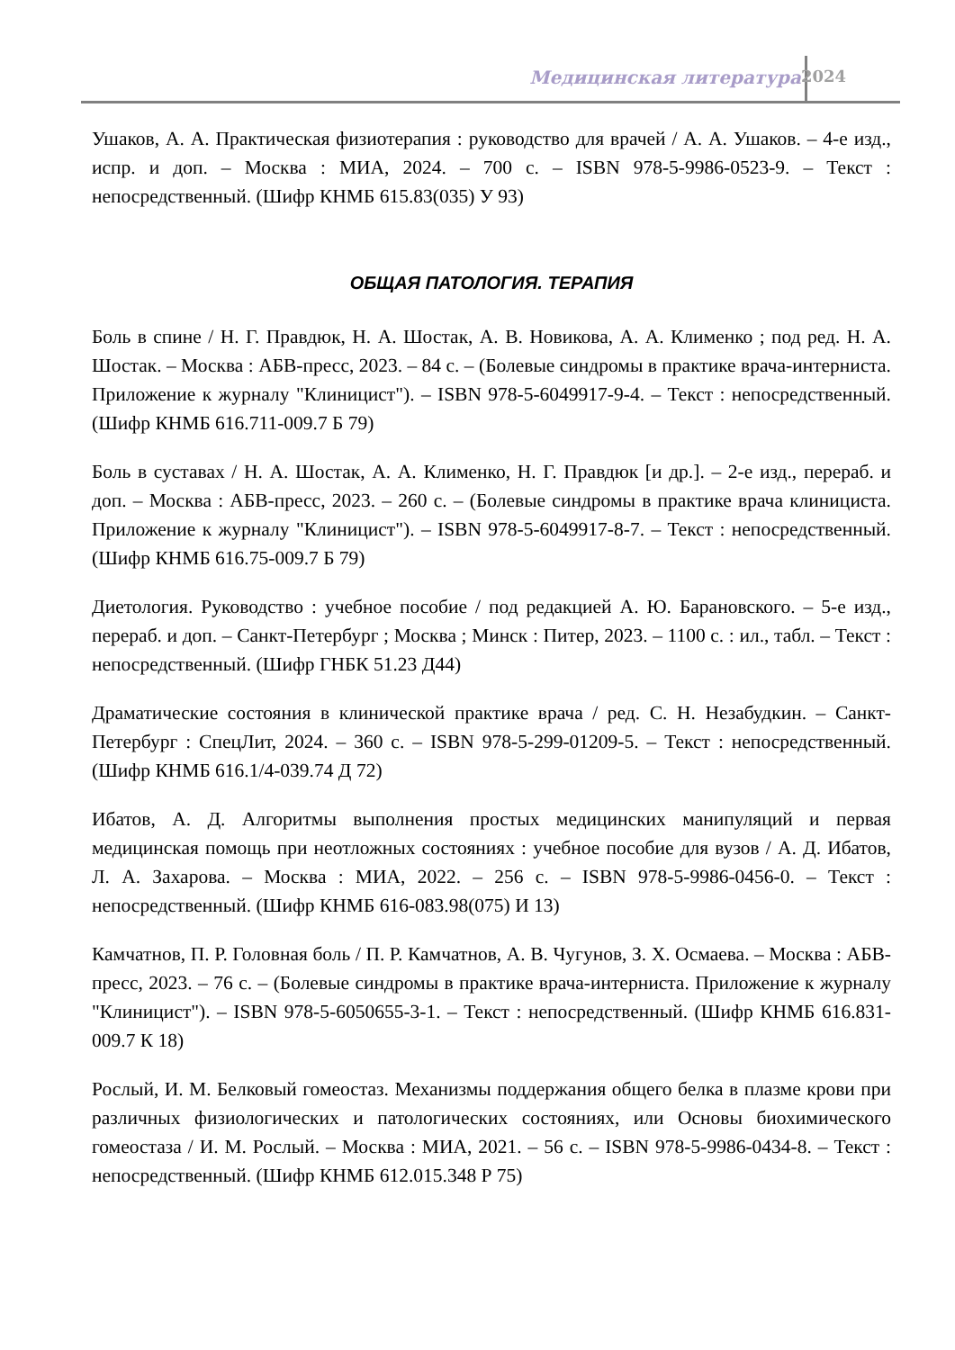Медицинская литература 2024
Ушаков, А. А. Практическая физиотерапия : руководство для врачей / А. А. Ушаков. – 4-е изд., испр. и доп. – Москва : МИА, 2024. – 700 с. – ISBN 978-5-9986-0523-9. – Текст : непосредственный. (Шифр КНМБ 615.83(035) У 93)
ОБЩАЯ ПАТОЛОГИЯ. ТЕРАПИЯ
Боль в спине / Н. Г. Правдюк, Н. А. Шостак, А. В. Новикова, А. А. Клименко ; под ред. Н. А. Шостак. – Москва : АБВ-пресс, 2023. – 84 с. – (Болевые синдромы в практике врача-интерниста. Приложение к журналу "Клиницист"). – ISBN 978-5-6049917-9-4. – Текст : непосредственный. (Шифр КНМБ 616.711-009.7 Б 79)
Боль в суставах / Н. А. Шостак, А. А. Клименко, Н. Г. Правдюк [и др.]. – 2-е изд., перераб. и доп. – Москва : АБВ-пресс, 2023. – 260 с. – (Болевые синдромы в практике врача клинициста. Приложение к журналу "Клиницист"). – ISBN 978-5-6049917-8-7. – Текст : непосредственный. (Шифр КНМБ 616.75-009.7 Б 79)
Диетология. Руководство : учебное пособие / под редакцией А. Ю. Барановского. – 5-е изд., перераб. и доп. – Санкт-Петербург ; Москва ; Минск : Питер, 2023. – 1100 с. : ил., табл. – Текст : непосредственный. (Шифр ГНБК 51.23 Д44)
Драматические состояния в клинической практике врача / ред. С. Н. Незабудкин. – Санкт-Петербург : СпецЛит, 2024. – 360 с. – ISBN 978-5-299-01209-5. – Текст : непосредственный. (Шифр КНМБ 616.1/4-039.74 Д 72)
Ибатов, А. Д. Алгоритмы выполнения простых медицинских манипуляций и первая медицинская помощь при неотложных состояниях : учебное пособие для вузов / А. Д. Ибатов, Л. А. Захарова. – Москва : МИА, 2022. – 256 с. – ISBN 978-5-9986-0456-0. – Текст : непосредственный. (Шифр КНМБ 616-083.98(075) И 13)
Камчатнов, П. Р. Головная боль / П. Р. Камчатнов, А. В. Чугунов, З. Х. Осмаева. – Москва : АБВ-пресс, 2023. – 76 с. – (Болевые синдромы в практике врача-интерниста. Приложение к журналу "Клиницист"). – ISBN 978-5-6050655-3-1. – Текст : непосредственный. (Шифр КНМБ 616.831-009.7 К 18)
Рослый, И. М. Белковый гомеостаз. Механизмы поддержания общего белка в плазме крови при различных физиологических и патологических состояниях, или Основы биохимического гомеостаза / И. М. Рослый. – Москва : МИА, 2021. – 56 с. – ISBN 978-5-9986-0434-8. – Текст : непосредственный. (Шифр КНМБ 612.015.348 Р 75)